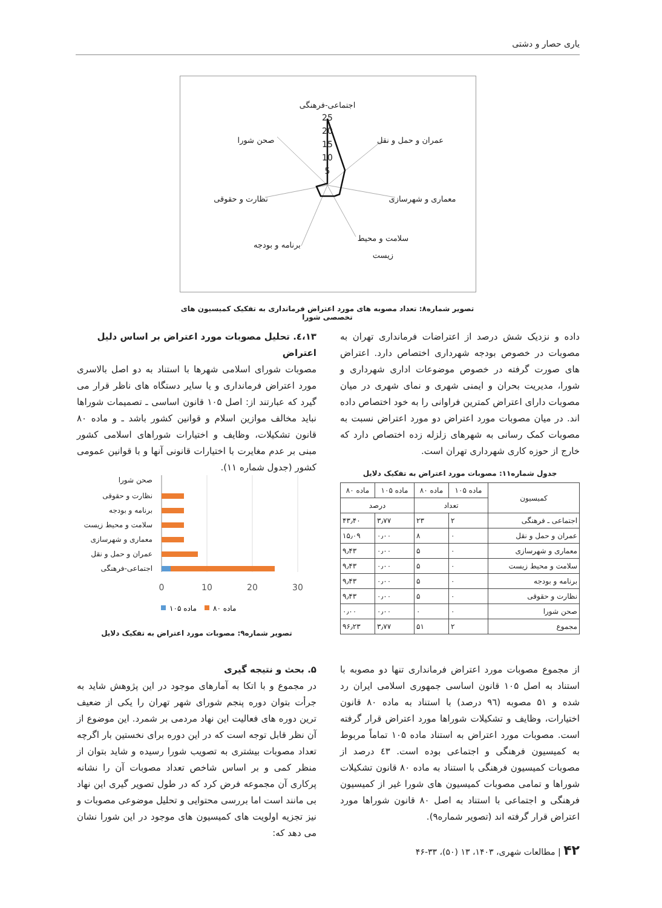یاری حصار و دشتی
25
20
15
10
5
اجتماعی-فرهنگی
عمران و حمل و نقل
معماری و شهرسازی
سلامت و محیط
زیست
برنامه و بودجه
نظارت و حقوقی
صحن شورا
تصویر شماره۸: تعداد مصوبه های مورد اعتراض فرمانداری به تفکیک کمیسیون های تخصصی شورا
داده و نزدیک شش درصد از اعتراضات فرمانداری تهران به مصوبات در خصوص بودجه شهرداری اختصاص دارد. اعتراض های صورت گرفته در خصوص موضوعات اداری شهرداری و شورا، مدیریت بحران و ایمنی شهری و نمای شهری در میان مصوبات دارای اعتراض کمترین فراوانی را به خود اختصاص داده اند. در میان مصوبات مورد اعتراض دو مورد اعتراض نسبت به مصوبات کمک رسانی به شهرهای زلزله زده اختصاص دارد که خارج از حوزه کاری شهرداری تهران است.
٤،١٣. تحلیل مصوبات مورد اعتراض بر اساس دلیل اعتراض
مصوبات شورای اسلامی شهرها با استناد به دو اصل بالاسری مورد اعتراض فرمانداری و یا سایر دستگاه های ناظر قرار می گیرد که عبارتند از: اصل ۱۰۵ قانون اساسی ـ تصمیمات شوراها نباید مخالف موازین اسلام و قوانین کشور باشد ـ و ماده ۸۰ قانون تشکیلات، وظایف و اختیارات شوراهای اسلامی کشور مبنی بر عدم مغایرت با اختیارات قانونی آنها و با قوانین عمومی کشور (جدول شماره ۱۱).
جدول شماره۱۱: مصوبات مورد اعتراض به تفکیک دلایل
| کمیسیون | ماده ۱۰۵ | ماده ۸۰ | ماده ۱۰۵ | ماده ۸۰ |
| --- | --- | --- | --- | --- |
| | تعداد | | درصد | |
| اجتماعی ـ فرهنگی | ۲ | ۲۳ | ۳٫۷۷ | ۴۳٫۴۰ |
| عمران و حمل و نقل | ۰ | ۸ | ۰٫۰۰ | ۱۵٫۰۹ |
| معماری و شهرسازی | ۰ | ۵ | ۰٫۰۰ | ۹٫۴۳ |
| سلامت و محیط زیست | ۰ | ۵ | ۰٫۰۰ | ۹٫۴۳ |
| برنامه و بودجه | ۰ | ۵ | ۰٫۰۰ | ۹٫۴۳ |
| نظارت و حقوقی | ۰ | ۵ | ۰٫۰۰ | ۹٫۴۳ |
| صحن شورا | ۰ | ۰ | ۰٫۰۰ | ۰٫۰۰ |
| مجموع | ۲ | ۵۱ | ۳٫۷۷ | ۹۶٫۲۳ |
صحن شورا
نظارت و حقوقی
برنامه و بودجه
سلامت و محیط زیست
معماری و شهرسازی
عمران و حمل و نقل
اجتماعی-فرهنگی
0
10
20
30
ماده ۱۰۵
ماده ۸۰
تصویر شماره۹: مصوبات مورد اعتراض به تفکیک دلایل
از مجموع مصوبات مورد اعتراض فرمانداری تنها دو مصوبه با استناد به اصل ۱۰۵ قانون اساسی جمهوری اسلامی ایران رد شده و ۵۱ مصوبه (۹٦ درصد) با استناد به ماده ۸۰ قانون اختیارات، وظایف و تشکیلات شوراها مورد اعتراض قرار گرفته است. مصوبات مورد اعتراض به استناد ماده ۱۰۵ تماماً مربوط به کمیسیون فرهنگی و اجتماعی بوده است. ٤٣ درصد از مصوبات کمیسیون فرهنگی با استناد به ماده ۸۰ قانون تشکیلات شوراها و تمامی مصوبات کمیسیون های شورا غیر از کمیسیون فرهنگی و اجتماعی با استناد به اصل ۸۰ قانون شوراها مورد اعتراض قرار گرفته اند (تصویر شماره۹).
۵. بحث و نتیجه گیری
در مجموع و با اتکا به آمارهای موجود در این پژوهش شاید به جرأت بتوان دوره پنجم شورای شهر تهران را یکی از ضعیف ترین دوره های فعالیت این نهاد مردمی بر شمرد. این موضوع از آن نظر قابل توجه است که در این دوره برای نخستین بار اگرچه تعداد مصوبات بیشتری به تصویب شورا رسیده و شاید بتوان از منظر کمی و بر اساس شاخص تعداد مصوبات آن را نشانه پرکاری آن مجموعه فرض کرد که در طول تصویر گیری این نهاد بی مانند است اما بررسی محتوایی و تحلیل موضوعی مصوبات و نیز تجزیه اولویت های کمیسیون های موجود در این شورا نشان می دهد که:
۴۲ | مطالعات شهری، ۱۴۰۳، ۱۳ (۵۰)، ۳۳-۴۶